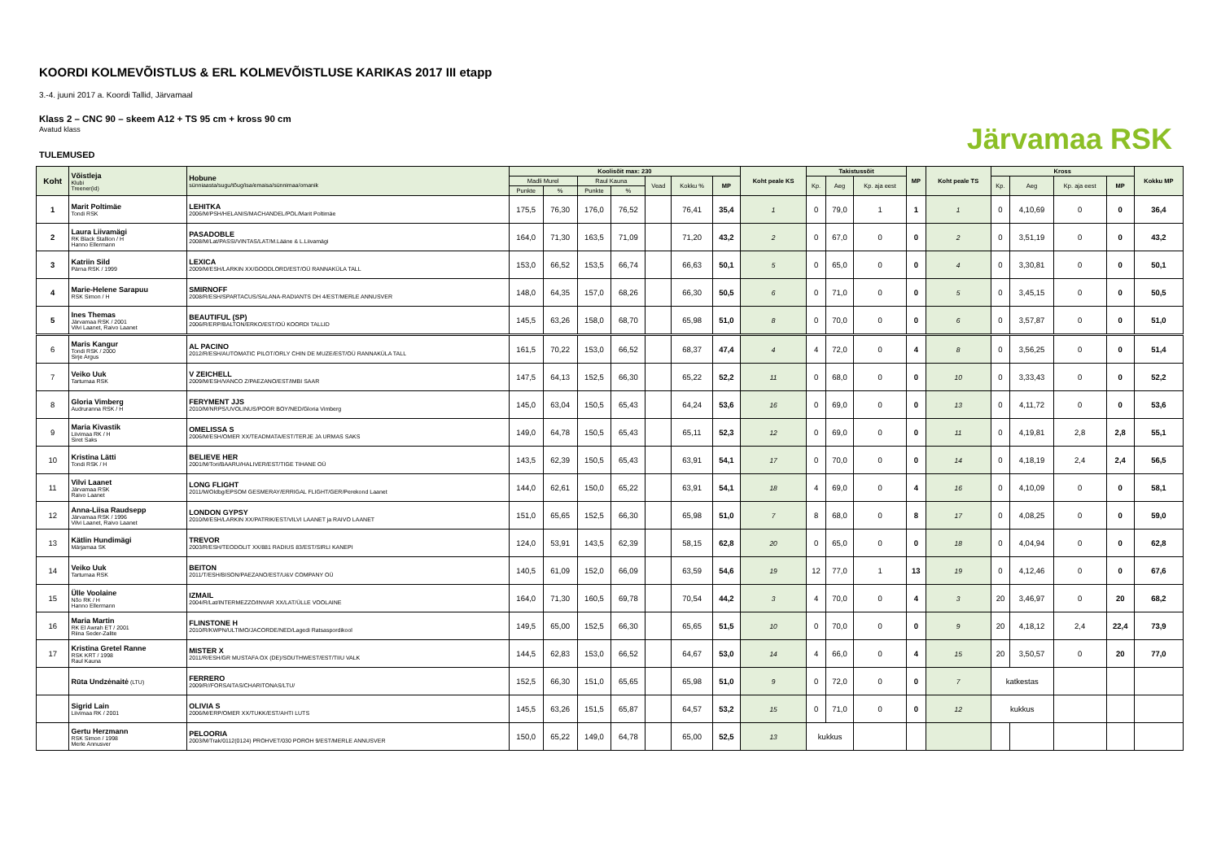Järvamaa RSK
KOORDI KOLMEVÕISTLUS & ERL KOLMEVÕISTLUSE KARIKAS 2017 III etapp
3.-4. juuni 2017 a. Koordi Tallid, Järvamaal
Klass 2 – CNC 90 – skeem A12 + TS 95 cm + kross 90 cm
Avatud klass
TULEMUSED
| Koht | Võistleja Klubi Treener(id) | Hobune sünniaasta/sugu/tõug/isa/emaisa/sünnimaa/omanik | Koolisõit max: 230 | | | | | | | Koht peale KS | Takistussõit | | | MP | Koht peale TS | Kross | | | | Kokku MP |
| --- | --- | --- | --- | --- | --- | --- | --- | --- | --- | --- | --- | --- | --- | --- | --- | --- | --- | --- | --- | --- |
| | | | Madli Murel | | Raul Kauna | | Vead | Kokku % | MP | | Kp. | Aeg | Kp. aja eest | | | Kp. | Aeg | Kp. aja eest | MP | |
| | | | Punkte | % | Punkte | % | | | | | | | | | | | | | | |
| 1 | Marit Poltimäe Tondi RSK | LEHITKA 2006/M/PSH/HELANIS/MACHANDEL/POL/Marit Poltimäe | 175,5 | 76,30 | 176,0 | 76,52 | | 76,41 | 35,4 | 1 | 0 | 79,0 | 1 | 1 | 1 | 0 | 4,10,69 | 0 | 0 | 36,4 |
| 2 | Laura Liivamägi RK Black Stallion / H Hanno Ellermann | PASADOBLE 2008/M/Lat/PASSI/VINTAS/LAT/M.Lääne & L.Liivamägi | 164,0 | 71,30 | 163,5 | 71,09 | | 71,20 | 43,2 | 2 | 0 | 67,0 | 0 | 0 | 2 | 0 | 3,51,19 | 0 | 0 | 43,2 |
| 3 | Katriin Sild Pärna RSK / 1999 | LEXICA 2009/M/ESH/LARKIN XX/GOODLORD/EST/OÜ RANNAKÜLA TALL | 153,0 | 66,52 | 153,5 | 66,74 | | 66,63 | 50,1 | 5 | 0 | 65,0 | 0 | 0 | 4 | 0 | 3,30,81 | 0 | 0 | 50,1 |
| 4 | Marie-Helene Sarapuu RSK Simon / H | SMIRNOFF 2008/R/ESH/SPARTACUS/SALANA-RADIANTS DH 4/EST/MERLE ANNUSVER | 148,0 | 64,35 | 157,0 | 68,26 | | 66,30 | 50,5 | 6 | 0 | 71,0 | 0 | 0 | 5 | 0 | 3,45,15 | 0 | 0 | 50,5 |
| 5 | Ines Themas Järvamaa RSK / 2001 Vilvi Laanet, Raivo Laanet | BEAUTIFUL (SP) 2006/R/ERP/BALTON/ERKO/EST/OÜ KOORDI TALLID | 145,5 | 63,26 | 158,0 | 68,70 | | 65,98 | 51,0 | 8 | 0 | 70,0 | 0 | 0 | 6 | 0 | 3,57,87 | 0 | 0 | 51,0 |
| 6 | Maris Kangur Tondi RSK / 2000 Sirje Argus | AL PACINO 2012/R/ESH/AUTOMATIC PILOT/ORLY CHIN DE MUZE/EST/OÜ RANNAKÜLA TALL | 161,5 | 70,22 | 153,0 | 66,52 | | 68,37 | 47,4 | 4 | 4 | 72,0 | 0 | 4 | 8 | 0 | 3,56,25 | 0 | 0 | 51,4 |
| 7 | Veiko Uuk Tartumaa RSK | V ZEICHELL 2009/M/ESH/VANCO Z/PAEZANO/EST/IMBI SAAR | 147,5 | 64,13 | 152,5 | 66,30 | | 65,22 | 52,2 | 11 | 0 | 68,0 | 0 | 0 | 10 | 0 | 3,33,43 | 0 | 0 | 52,2 |
| 8 | Gloria Vimberg Audruranna RSK / H | FERYMENT JJS 2010/M/NRPS/UVOLINUS/POOR BOY/NED/Gloria Vimberg | 145,0 | 63,04 | 150,5 | 65,43 | | 64,24 | 53,6 | 16 | 0 | 69,0 | 0 | 0 | 13 | 0 | 4,11,72 | 0 | 0 | 53,6 |
| 9 | Maria Kivastik Liivimaa RK / H Siret Saks | OMELISSA S 2006/M/ESH/OMER XX/TEADMATA/EST/TERJE JA URMAS SAKS | 149,0 | 64,78 | 150,5 | 65,43 | | 65,11 | 52,3 | 12 | 0 | 69,0 | 0 | 0 | 11 | 0 | 4,19,81 | 2,8 | 2,8 | 55,1 |
| 10 | Kristina Lätti Tondi RSK / H | BELIEVE HER 2001/M/Tori/BAARU/HALIVER/EST/TIGE TIHANE OÜ | 143,5 | 62,39 | 150,5 | 65,43 | | 63,91 | 54,1 | 17 | 0 | 70,0 | 0 | 0 | 14 | 0 | 4,18,19 | 2,4 | 2,4 | 56,5 |
| 11 | Vilvi Laanet Järvamaa RSK Raivo Laanet | LONG FLIGHT 2011/M/Oldbg/EPSOM GESMERAY/ERRIGAL FLIGHT/GER/Perekond Laanet | 144,0 | 62,61 | 150,0 | 65,22 | | 63,91 | 54,1 | 18 | 4 | 69,0 | 0 | 4 | 16 | 0 | 4,10,09 | 0 | 0 | 58,1 |
| 12 | Anna-Liisa Raudsepp Järvamaa RSK / 1996 Vilvi Laanet, Raivo Laanet | LONDON GYPSY 2010/M/ESH/LARKIN XX/PATRIK/EST/VILVI LAANET ja RAIVO LAANET | 151,0 | 65,65 | 152,5 | 66,30 | | 65,98 | 51,0 | 7 | 8 | 68,0 | 0 | 8 | 17 | 0 | 4,08,25 | 0 | 0 | 59,0 |
| 13 | Kätlin Hundimägi Märjamaa SK | TREVOR 2003/R/ESH/TEODOLIT XX/881 RADIUS 83/EST/SIRLI KANEPI | 124,0 | 53,91 | 143,5 | 62,39 | | 58,15 | 62,8 | 20 | 0 | 65,0 | 0 | 0 | 18 | 0 | 4,04,94 | 0 | 0 | 62,8 |
| 14 | Veiko Uuk Tartumaa RSK | BEITON 2011/T/ESH/BISON/PAEZANO/EST/U&V COMPANY OÜ | 140,5 | 61,09 | 152,0 | 66,09 | | 63,59 | 54,6 | 19 | 12 | 77,0 | 1 | 13 | 19 | 0 | 4,12,46 | 0 | 0 | 67,6 |
| 15 | Ülle Voolaine Nõo RK / H Hanno Ellermann | IZMAIL 2004/R/Lat/INTERMEZZO/INVAR XX/LAT/ÜLLE VOOLAINE | 164,0 | 71,30 | 160,5 | 69,78 | | 70,54 | 44,2 | 3 | 4 | 70,0 | 0 | 4 | 3 | 20 | 3,46,97 | 0 | 20 | 68,2 |
| 16 | Maria Martin RK El Awrah ET / 2001 Riina Seder-Zalite | FLINSTONE H 2010/R/KWPN/ULTIMO/JACORDE/NED/Lagedi Ratsaspordikool | 149,5 | 65,00 | 152,5 | 66,30 | | 65,65 | 51,5 | 10 | 0 | 70,0 | 0 | 0 | 9 | 20 | 4,18,12 | 2,4 | 22,4 | 73,9 |
| 17 | Kristina Gretel Ranne RSK KRT / 1998 Raul Kauna | MISTER X 2011/R/ESH/GR MUSTAFA OX (DE)/SOUTHWEST/EST/TIIU VALK | 144,5 | 62,83 | 153,0 | 66,52 | | 64,67 | 53,0 | 14 | 4 | 66,0 | 0 | 4 | 15 | 20 | 3,50,57 | 0 | 20 | 77,0 |
| | Rūta Undzėnaitė (LTU) | FERRERO 2009/R//FORSAITAS/CHARITONAS/LTU/ | 152,5 | 66,30 | 151,0 | 65,65 | | 65,98 | 51,0 | 9 | 0 | 72,0 | 0 | 0 | 7 | katkestas | | | | |
| | Sigrid Lain Liivimaa RK / 2001 | OLIVIA S 2006/M/ERP/OMER XX/TUKK/EST/AHTI LUTS | 145,5 | 63,26 | 151,5 | 65,87 | | 64,57 | 53,2 | 15 | 0 | 71,0 | 0 | 0 | 12 | kukkus | | | | |
| | Gertu Herzmann RSK Simon / 1998 Merle Annusver | PELOORIA 2003/M/Trak/0112(0124) PROHVET/030 POROH 9/EST/MERLE ANNUSVER | 150,0 | 65,22 | 149,0 | 64,78 | | 65,00 | 52,5 | 13 | kukkus | | | | | | | | | |